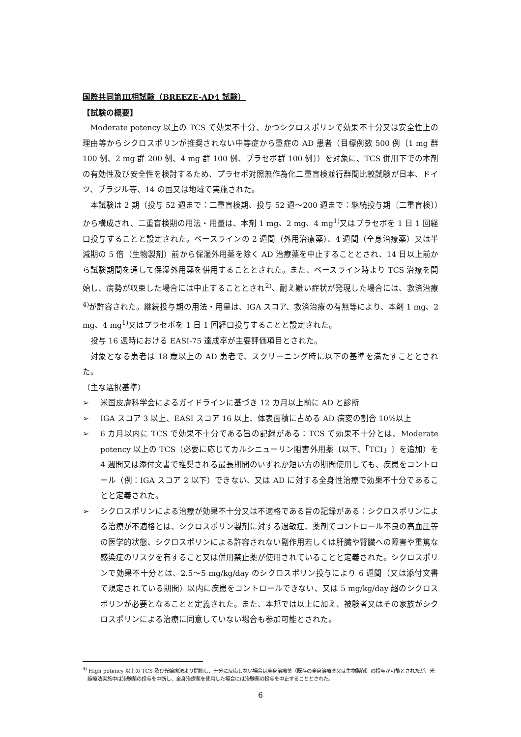国際共同第Ⅲ相試験（BREEZE-AD4 試験）
【試験の概要】
Moderate potency 以上の TCS で効果不十分、かつシクロスポリンで効果不十分又は安全性上の理由等からシクロスポリンが推奨されない中等症から重症の AD 患者（目標例数 500 例〔1 mg 群 100 例、2 mg 群 200 例、4 mg 群 100 例、プラセボ群 100 例〕）を対象に、TCS 併用下での本剤の有効性及び安全性を検討するため、プラセボ対照無作為化二重盲検並行群間比較試験が日本、ドイツ、ブラジル等、14 の国又は地域で実施された。
本試験は 2 期（投与 52 週まで：二重盲検期、投与 52 週～200 週まで：継続投与期〔二重盲検〕）から構成され、二重盲検期の用法・用量は、本剤 1 mg、2 mg、4 mg<sup>1)</sup>又はプラセボを 1 日 1 回経口投与することと設定された。ベースラインの 2 週間（外用治療薬）、4 週間（全身治療薬）又は半減期の 5 倍（生物製剤）前から保湿外用薬を除く AD 治療薬を中止することとされ、14 日以上前から試験期間を通して保湿外用薬を併用することとされた。また、ベースライン時より TCS 治療を開始し、病勢が収束した場合には中止することとされ<sup>2)</sup>、耐え難い症状が発現した場合には、救済治療<sup>4)</sup>が許容された。継続投与期の用法・用量は、IGA スコア、救済治療の有無等により、本剤 1 mg、2 mg、4 mg<sup>1)</sup>又はプラセボを 1 日 1 回経口投与することと設定された。
投与 16 週時における EASI-75 達成率が主要評価項目とされた。
対象となる患者は 18 歳以上の AD 患者で、スクリーニング時に以下の基準を満たすこととされた。
（主な選択基準）
➢ 米国皮膚科学会によるガイドラインに基づき 12 カ月以上前に AD と診断
➢ IGA スコア 3 以上、EASI スコア 16 以上、体表面積に占める AD 病変の割合 10%以上
➢ 6 カ月以内に TCS で効果不十分である旨の記録がある：TCS で効果不十分とは、Moderate potency 以上の TCS（必要に応じてカルシニューリン阻害外用薬〔以下、「TCI」〕を追加）を 4 週間又は添付文書で推奨される最長期間のいずれか短い方の期間使用しても、疾患をコントロール（例：IGA スコア 2 以下）できない、又は AD に対する全身性治療で効果不十分であることと定義された。
➢ シクロスポリンによる治療が効果不十分又は不適格である旨の記録がある：シクロスポリンによる治療が不適格とは、シクロスポリン製剤に対する過敏症、薬剤でコントロール不良の高血圧等の医学的状態、シクロスポリンによる許容されない副作用若しくは肝臓や腎臓への障害や重篤な感染症のリスクを有すること又は併用禁止薬が使用されていることと定義された。シクロスポリンで効果不十分とは、2.5～5 mg/kg/day のシクロスポリン投与により 6 週間（又は添付文書で規定されている期間）以内に疾患をコントロールできない、又は 5 mg/kg/day 超のシクロスポリンが必要となることと定義された。また、本邦では以上に加え、被験者又はその家族がシクロスポリンによる治療に同意していない場合も参加可能とされた。
<sup>4)</sup> High potency 以上の TCS 及び光線療法より開始し、十分に反応しない場合は全身治療薬（既存の全身治療薬又は生物製剤）の投与が可能とされたが、光線療法実施中は治験薬の投与を中断し、全身治療薬を使用した場合には治験薬の投与を中止することとされた。
6